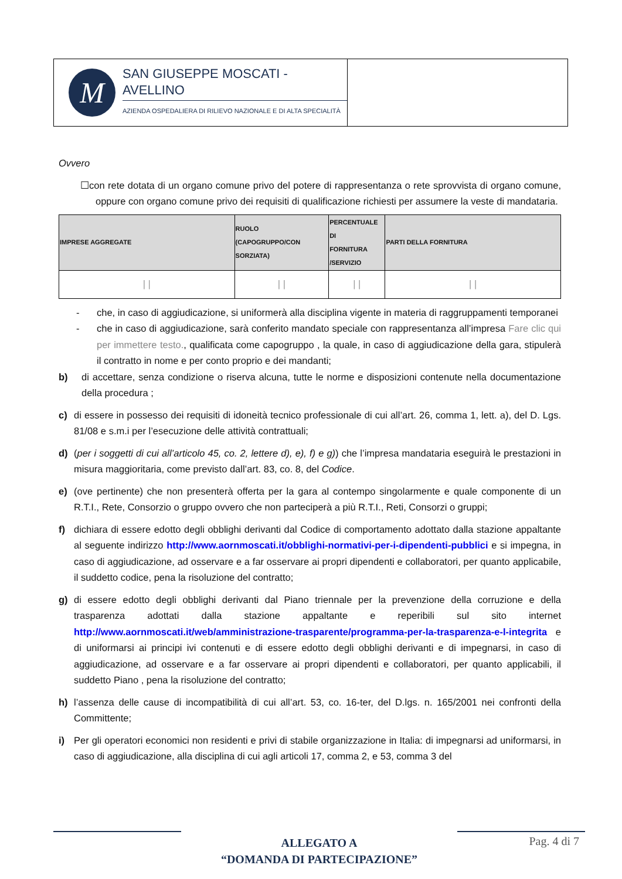M
SAN GIUSEPPE MOSCATI - AVELLINO
AZIENDA OSPEDALIERA DI RILIEVO NAZIONALE E DI ALTA SPECIALITÀ
Ovvero
☐con rete dotata di un organo comune privo del potere di rappresentanza o rete sprovvista di organo comune, oppure con organo comune privo dei requisiti di qualificazione richiesti per assumere la veste di mandataria.
| IMPRESE AGGREGATE | RUOLO (CAPOGRUPPO/CON SORZIATA) | PERCENTUALE DI FORNITURA /SERVIZIO | PARTI DELLA FORNITURA |
| --- | --- | --- | --- |
| / / | / / | / / | / / |
- che, in caso di aggiudicazione, si uniformerà alla disciplina vigente in materia di raggruppamenti temporanei
- che in caso di aggiudicazione, sarà conferito mandato speciale con rappresentanza all’impresa Fare clic qui per immettere testo., qualificata come capogruppo , la quale, in caso di aggiudicazione della gara, stipulerà il contratto in nome e per conto proprio e dei mandanti;
b) di accettare, senza condizione o riserva alcuna, tutte le norme e disposizioni contenute nella documentazione della procedura ;
c) di essere in possesso dei requisiti di idoneità tecnico professionale di cui all’art. 26, comma 1, lett. a), del D. Lgs. 81/08 e s.m.i per l’esecuzione delle attività contrattuali;
d) (per i soggetti di cui all’articolo 45, co. 2, lettere d), e), f) e g)) che l’impresa mandataria eseguirà le prestazioni in misura maggioritaria, come previsto dall’art. 83, co. 8, del Codice.
e) (ove pertinente) che non presenterà offerta per la gara al contempo singolarmente e quale componente di un R.T.I., Rete, Consorzio o gruppo ovvero che non parteciperà a più R.T.I., Reti, Consorzi o gruppi;
f) dichiara di essere edotto degli obblighi derivanti dal Codice di comportamento adottato dalla stazione appaltante al seguente indirizzo http://www.aornmoscati.it/obblighi-normativi-per-i-dipendenti-pubblici e si impegna, in caso di aggiudicazione, ad osservare e a far osservare ai propri dipendenti e collaboratori, per quanto applicabile, il suddetto codice, pena la risoluzione del contratto;
g) di essere edotto degli obblighi derivanti dal Piano triennale per la prevenzione della corruzione e della trasparenza adottati dalla stazione appaltante e reperibili sul sito internet http://www.aornmoscati.it/web/amministrazione-trasparente/programma-per-la-trasparenza-e-l-integrita e di uniformarsi ai principi ivi contenuti e di essere edotto degli obblighi derivanti e di impegnarsi, in caso di aggiudicazione, ad osservare e a far osservare ai propri dipendenti e collaboratori, per quanto applicabili, il suddetto Piano , pena la risoluzione del contratto;
h) l’assenza delle cause di incompatibilità di cui all’art. 53, co. 16-ter, del D.lgs. n. 165/2001 nei confronti della Committente;
i) Per gli operatori economici non residenti e privi di stabile organizzazione in Italia: di impegnarsi ad uniformarsi, in caso di aggiudicazione, alla disciplina di cui agli articoli 17, comma 2, e 53, comma 3 del
ALLEGATO A
“DOMANDA DI PARTECIPAZIONE”
Pag. 4 di 7